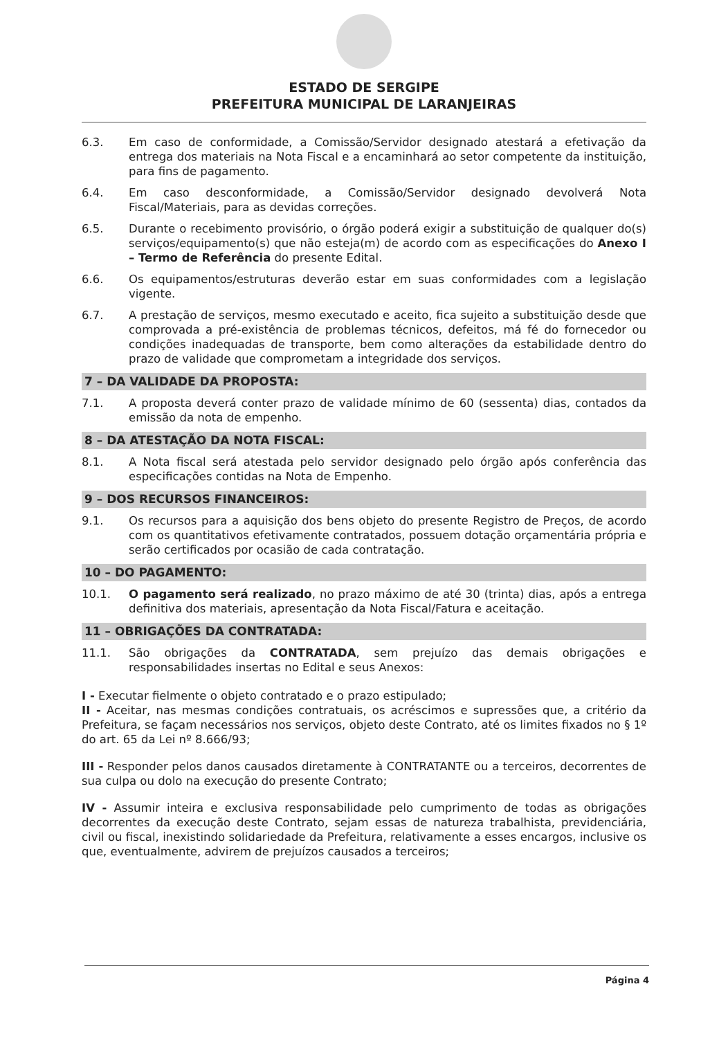ESTADO DE SERGIPE
PREFEITURA MUNICIPAL DE LARANJEIRAS
6.3. Em caso de conformidade, a Comissão/Servidor designado atestará a efetivação da entrega dos materiais na Nota Fiscal e a encaminhará ao setor competente da instituição, para fins de pagamento.
6.4. Em caso desconformidade, a Comissão/Servidor designado devolverá Nota Fiscal/Materiais, para as devidas correções.
6.5. Durante o recebimento provisório, o órgão poderá exigir a substituição de qualquer do(s) serviços/equipamento(s) que não esteja(m) de acordo com as especificações do Anexo I – Termo de Referência do presente Edital.
6.6. Os equipamentos/estruturas deverão estar em suas conformidades com a legislação vigente.
6.7. A prestação de serviços, mesmo executado e aceito, fica sujeito a substituição desde que comprovada a pré-existência de problemas técnicos, defeitos, má fé do fornecedor ou condições inadequadas de transporte, bem como alterações da estabilidade dentro do prazo de validade que comprometam a integridade dos serviços.
7 – DA VALIDADE DA PROPOSTA:
7.1. A proposta deverá conter prazo de validade mínimo de 60 (sessenta) dias, contados da emissão da nota de empenho.
8 – DA ATESTAÇÃO DA NOTA FISCAL:
8.1. A Nota fiscal será atestada pelo servidor designado pelo órgão após conferência das especificações contidas na Nota de Empenho.
9 – DOS RECURSOS FINANCEIROS:
9.1. Os recursos para a aquisição dos bens objeto do presente Registro de Preços, de acordo com os quantitativos efetivamente contratados, possuem dotação orçamentária própria e serão certificados por ocasião de cada contratação.
10 – DO PAGAMENTO:
10.1. O pagamento será realizado, no prazo máximo de até 30 (trinta) dias, após a entrega definitiva dos materiais, apresentação da Nota Fiscal/Fatura e aceitação.
11 – OBRIGAÇÕES DA CONTRATADA:
11.1. São obrigações da CONTRATADA, sem prejuízo das demais obrigações e responsabilidades insertas no Edital e seus Anexos:
I - Executar fielmente o objeto contratado e o prazo estipulado;
II - Aceitar, nas mesmas condições contratuais, os acréscimos e supressões que, a critério da Prefeitura, se façam necessários nos serviços, objeto deste Contrato, até os limites fixados no § 1º do art. 65 da Lei nº 8.666/93;
III - Responder pelos danos causados diretamente à CONTRATANTE ou a terceiros, decorrentes de sua culpa ou dolo na execução do presente Contrato;
IV - Assumir inteira e exclusiva responsabilidade pelo cumprimento de todas as obrigações decorrentes da execução deste Contrato, sejam essas de natureza trabalhista, previdenciária, civil ou fiscal, inexistindo solidariedade da Prefeitura, relativamente a esses encargos, inclusive os que, eventualmente, advirem de prejuízos causados a terceiros;
Página 4